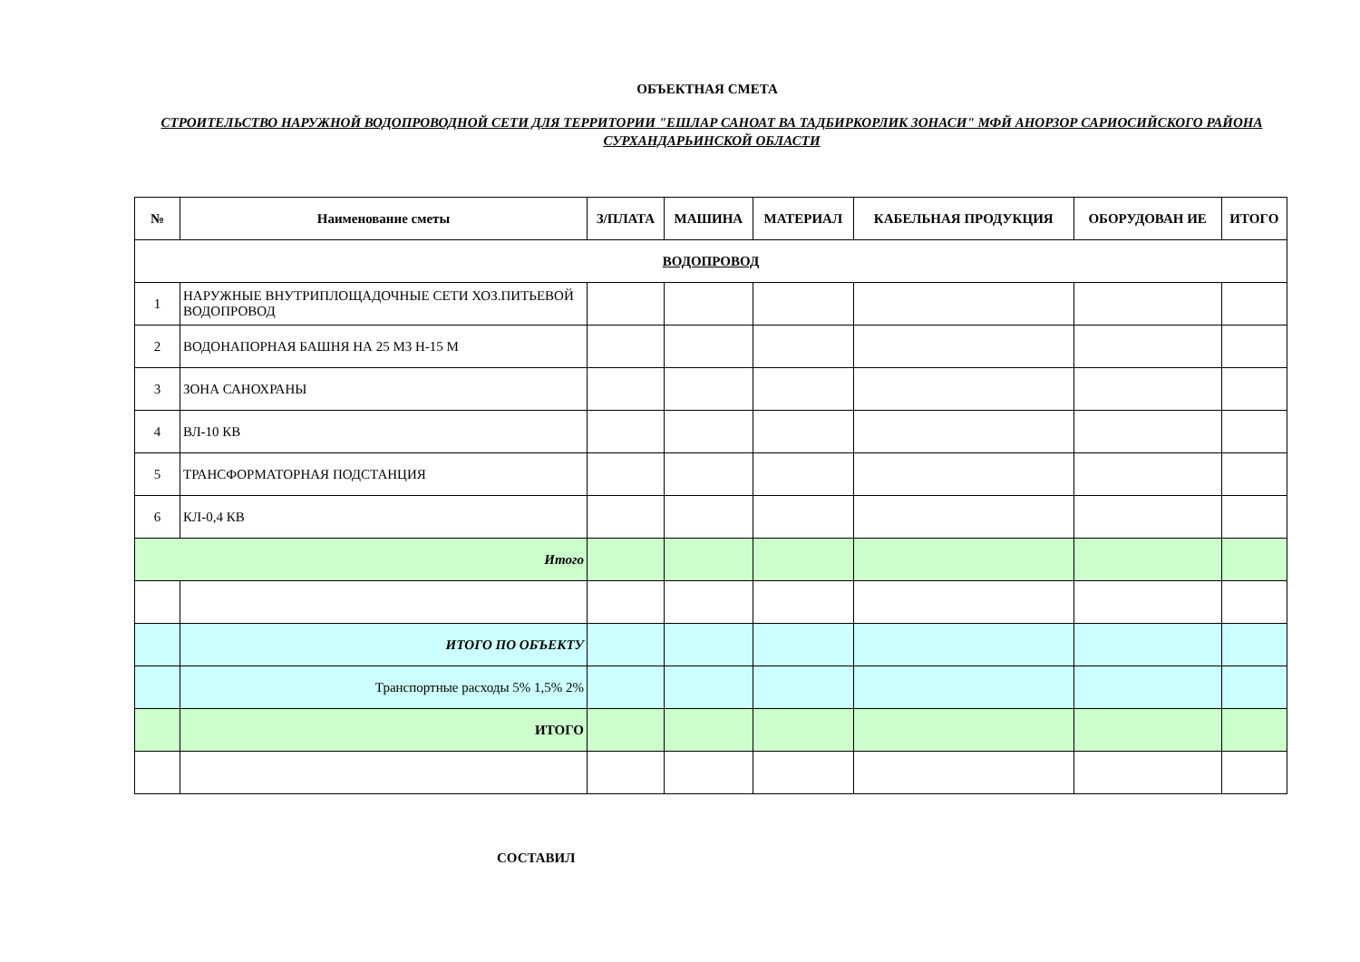ОБЪЕКТНАЯ СМЕТА
СТРОИТЕЛЬСТВО НАРУЖНОЙ ВОДОПРОВОДНОЙ СЕТИ ДЛЯ ТЕРРИТОРИИ "ЕШЛАР САНОАТ ВА ТАДБИРКОРЛИК ЗОНАСИ" МФЙ АНОРЗОР САРИОСИЙСКОГО РАЙОНА СУРХАНДАРЬИНСКОЙ ОБЛАСТИ
| № | Наименование сметы | З/ПЛАТА | МАШИНА | МАТЕРИАЛ | КАБЕЛЬНАЯ ПРОДУКЦИЯ | ОБОРУДОВАН ИЕ | ИТОГО |
| --- | --- | --- | --- | --- | --- | --- | --- |
| ВОДОПРОВОД | | | | | | | |
| 1 | НАРУЖНЫЕ ВНУТРИПЛОЩАДОЧНЫЕ СЕТИ ХОЗ.ПИТЬЕВОЙ ВОДОПРОВОД | | | | | | |
| 2 | ВОДОНАПОРНАЯ БАШНЯ НА 25 М3 Н-15 М | | | | | | |
| 3 | ЗОНА САНОХРАНЫ | | | | | | |
| 4 | ВЛ-10 КВ | | | | | | |
| 5 | ТРАНСФОРМАТОРНАЯ ПОДСТАНЦИЯ | | | | | | |
| 6 | КЛ-0,4 КВ | | | | | | |
| Итого | | | | | | | |
| | ИТОГО ПО ОБЪЕКТУ | | | | | | |
| | Транспортные расходы 5% 1,5% 2% | | | | | | |
| | ИТОГО | | | | | | |
СОСТАВИЛ